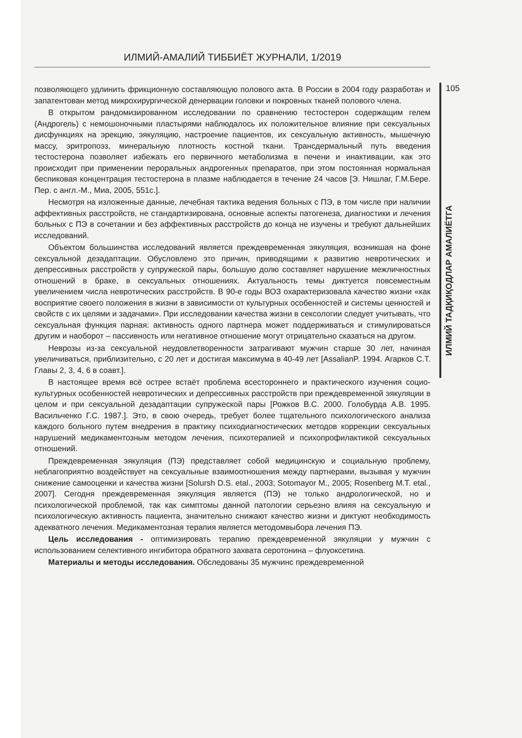ИЛМИЙ-АМАЛИЙ ТИББИЁТ ЖУРНАЛИ, 1/2019
105
ИЛМИЙ ТАДҚИҚОДЛАР АМАЛИЁТГА
позволяющего удлинить фрикционную составляющую полового акта. В России в 2004 году разработан и запатентован метод микрохирургической денервации головки и покровных тканей полового члена.
В открытом рандомизированном исследовании по сравнению тестостерон содержащим гелем (Андрогель) с немошоночными пластырями наблюдалось их положительное влияние при сексуальных дисфункциях на эрекцию, эякуляцию, настроение пациентов, их сексуальную активность, мышечную массу, эритропоэз, минеральную плотность костной ткани. Трансдермальный путь введения тестостерона позволяет избежать его первичного метаболизма в печени и инактивации, как это происходит при применении пероральных андрогенных препаратов, при этом постоянная нормальная беспиковая концентрация тестостерона в плазме наблюдается в течение 24 часов [Э. Нишлаг, Г.М.Бере. Пер. с англ.-М., Миа, 2005, 551с.].
Несмотря на изложенные данные, лечебная тактика ведения больных с ПЭ, в том числе при наличии аффективных расстройств, не стандартизирована, основные аспекты патогенеза, диагностики и лечения больных с ПЭ в сочетании и без аффективных расстройств до конца не изучены и требуют дальнейших исследований.
Объектом большинства исследований является преждевременная эякуляция, возникшая на фоне сексуальной дезадаптации. Обусловлено это причин, приводящими к развитию невротических и депрессивных расстройств у супружеской пары, большую долю составляет нарушение межличностных отношений в браке, в сексуальных отношениях. Актуальность темы диктуется повсеместным увеличением числа невротических расстройств. В 90-е годы ВОЗ охарактеризовала качество жизни «как восприятие своего положения в жизни в зависимости от культурных особенностей и системы ценностей и свойств с их целями и задачами». При исследовании качества жизни в сексологии следует учитывать, что сексуальная функция парная: активность одного партнера может поддерживаться и стимулироваться другим и наоборот – пассивность или негативное отношение могут отрицательно сказаться на другом.
Неврозы из-за сексуальной неудовлетворенности затрагивают мужчин старше 30 лет, начиная увеличиваться, приблизительно, с 20 лет и достигая максимума в 40-49 лет [AssalianP. 1994. Агарков С.Т. Главы 2, 3, 4, 6 в соавт.].
В настоящее время всё острее встаёт проблема всестороннего и практического изучения социо-культурных особенностей невротических и депрессивных расстройств при преждевременной эякуляции в целом и при сексуальной дезадаптации супружеской пары [Рожков В.С. 2000. Голобурда А.В. 1995. Васильченко Г.С. 1987.]. Это, в свою очередь, требует более тщательного психологического анализа каждого больного путем внедрения в практику психодиагностических методов коррекции сексуальных нарушений медикаментозным методом лечения, психотерапией и психопрофилактикой сексуальных отношений.
Преждевременная эякуляция (ПЭ) представляет собой медицинскую и социальную проблему, неблагоприятно воздействует на сексуальные взаимоотношения между партнерами, вызывая у мужчин снижение самооценки и качества жизни [Solursh D.S. etal., 2003; Sotomayor M., 2005; Rosenberg M.T. etal., 2007]. Сегодня преждевременная эякуляция является (ПЭ) не только андрологической, но и психологической проблемой, так как симптомы данной патологии серьезно влияя на сексуальную и психологическую активность пациента, значительно снижают качество жизни и диктуют необходимость адекватного лечения. Медикаментозная терапия является методомвыбора лечения ПЭ.
Цель исследования - оптимизировать терапию преждевременной эякуляции у мужчин с использованием селективного ингибитора обратного захвата серотонина – флуоксетина.
Материалы и методы исследования. Обследованы 35 мужчинс преждевременной